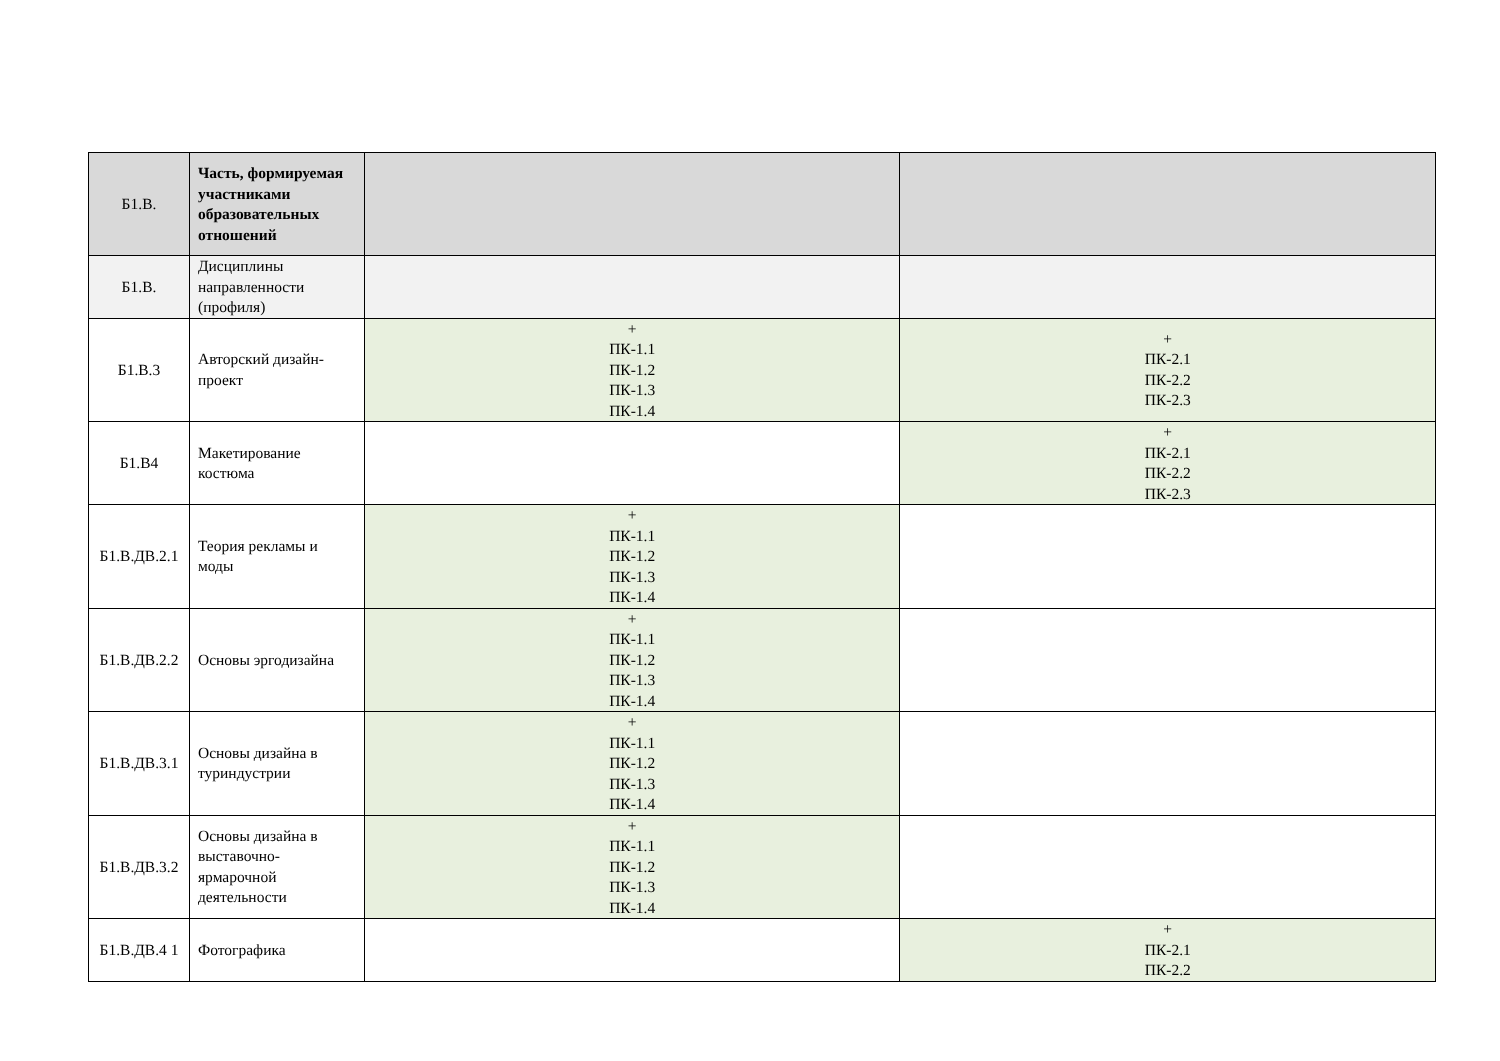| Б1.В. | Часть, формируемая участниками образовательных отношений | | |
| Б1.В. | Дисциплины направленности (профиля) | | |
| Б1.В.3 | Авторский дизайн-проект | + ПК-1.1 ПК-1.2 ПК-1.3 ПК-1.4 | + ПК-2.1 ПК-2.2 ПК-2.3 |
| Б1.В4 | Макетирование костюма | | + ПК-2.1 ПК-2.2 ПК-2.3 |
| Б1.В.ДВ.2.1 | Теория рекламы и моды | + ПК-1.1 ПК-1.2 ПК-1.3 ПК-1.4 | |
| Б1.В.ДВ.2.2 | Основы эргодизайна | + ПК-1.1 ПК-1.2 ПК-1.3 ПК-1.4 | |
| Б1.В.ДВ.3.1 | Основы дизайна в туриндустрии | + ПК-1.1 ПК-1.2 ПК-1.3 ПК-1.4 | |
| Б1.В.ДВ.3.2 | Основы дизайна в выставочно-ярмарочной деятельности | + ПК-1.1 ПК-1.2 ПК-1.3 ПК-1.4 | |
| Б1.В.ДВ.4 1 | Фотографика | | + ПК-2.1 ПК-2.2 |